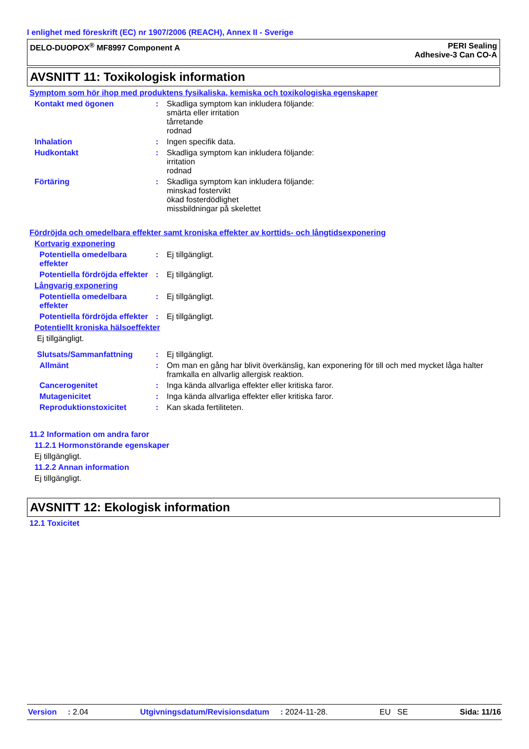I enlighet med föreskrift (EC) nr 1907/2006 (REACH), Annex II - Sverige
DELO-DUOPOX<sup>®</sup> MF8997 Component A
PERI Sealing
Adhesive-3 Can CO-A
AVSNITT 11: Toxikologisk information
Symptom som hör ihop med produktens fysikaliska, kemiska och toxikologiska egenskaper
Kontakt med ögonen : Skadliga symptom kan inkludera följande:
smärta eller irritation
tårretande
rodnad
Inhalation : Ingen specifik data.
Hudkontakt : Skadliga symptom kan inkludera följande:
irritation
rodnad
Förtäring : Skadliga symptom kan inkludera följande:
minskad fostervikt
ökad fosterdödlighet
missbildningar på skelettet
Fördröjda och omedelbara effekter samt kroniska effekter av korttids- och långtidsexponering
Kortvarig exponering
Potentiella omedelbara effekter
: Ej tillgängligt.
Potentiella fördröjda effekter
: Ej tillgängligt.
Långvarig exponering
Potentiella omedelbara effekter
: Ej tillgängligt.
Potentiella fördröjda effekter
: Ej tillgängligt.
Potentiellt kroniska hälsoeffekter
Ej tillgängligt.
Slutsats/Sammanfattning : Ej tillgängligt.
Allmänt : Om man en gång har blivit överkänslig, kan exponering för till och med mycket låga halter framkalla en allvarlig allergisk reaktion.
Cancerogenitet : Inga kända allvarliga effekter eller kritiska faror.
Mutagenicitet : Inga kända allvarliga effekter eller kritiska faror.
Reproduktionstoxicitet : Kan skada fertiliteten.
11.2 Information om andra faror
11.2.1 Hormonstörande egenskaper
Ej tillgängligt.
11.2.2 Annan information
Ej tillgängligt.
AVSNITT 12: Ekologisk information
12.1 Toxicitet
Version : 2.04 Utgivningsdatum/Revisionsdatum : 2024-11-28. EU SE Sida: 11/16